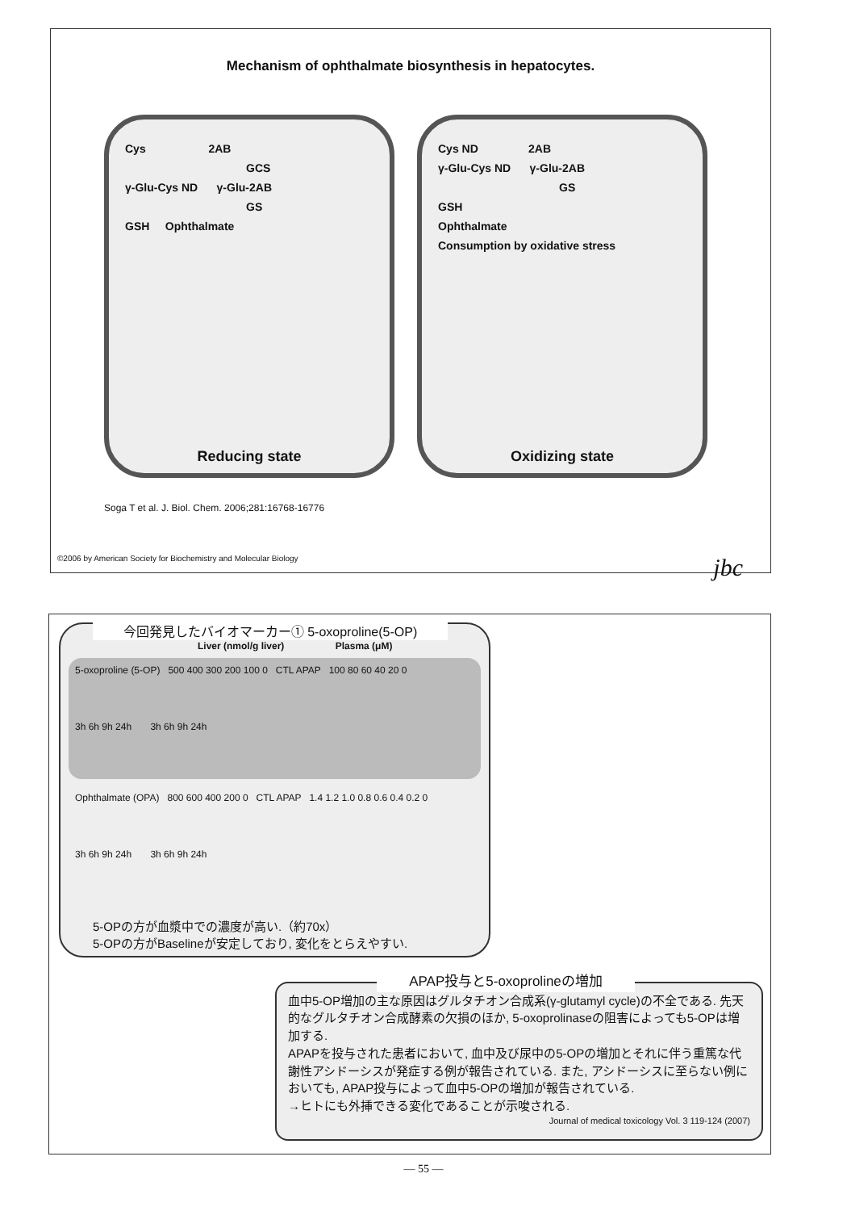Mechanism of ophthalmate biosynthesis in hepatocytes.
Cys 2AB
GCS
γ-Glu-Cys ND γ-Glu-2AB
GS
GSH Ophthalmate
Reducing state
Cys ND 2AB
γ-Glu-Cys ND γ-Glu-2AB
GS
GSH
Ophthalmate
Consumption by oxidative stress
Oxidizing state
Soga T et al. J. Biol. Chem. 2006;281:16768-16776
©2006 by American Society for Biochemistry and Molecular Biology jbc
今回発見したバイオマーカー① 5-oxoproline(5-OP)
Liver (nmol/g liver) Plasma (μM)
5-oxoproline (5-OP) 500 400 300 200 100 0 CTL APAP 100 80 60 40 20 0
3h 6h 9h 24h 3h 6h 9h 24h
Ophthalmate (OPA) 800 600 400 200 0 CTL APAP 1.4 1.2 1.0 0.8 0.6 0.4 0.2 0
3h 6h 9h 24h 3h 6h 9h 24h
5-OPの方が血漿中での濃度が高い.（約70x）
5-OPの方がBaselineが安定しており, 変化をとらえやすい.
APAP投与と5-oxoprolineの増加
血中5-OP増加の主な原因はグルタチオン合成系(γ-glutamyl cycle)の不全である. 先天的なグルタチオン合成酵素の欠損のほか, 5-oxoprolinaseの阻害によっても5-OPは増加する.
APAPを投与された患者において, 血中及び尿中の5-OPの増加とそれに伴う重篤な代謝性アシドーシスが発症する例が報告されている. また, アシドーシスに至らない例においても, APAP投与によって血中5-OPの増加が報告されている.
→ヒトにも外挿できる変化であることが示唆される.
Journal of medical toxicology Vol. 3 119-124 (2007)
— 55 —